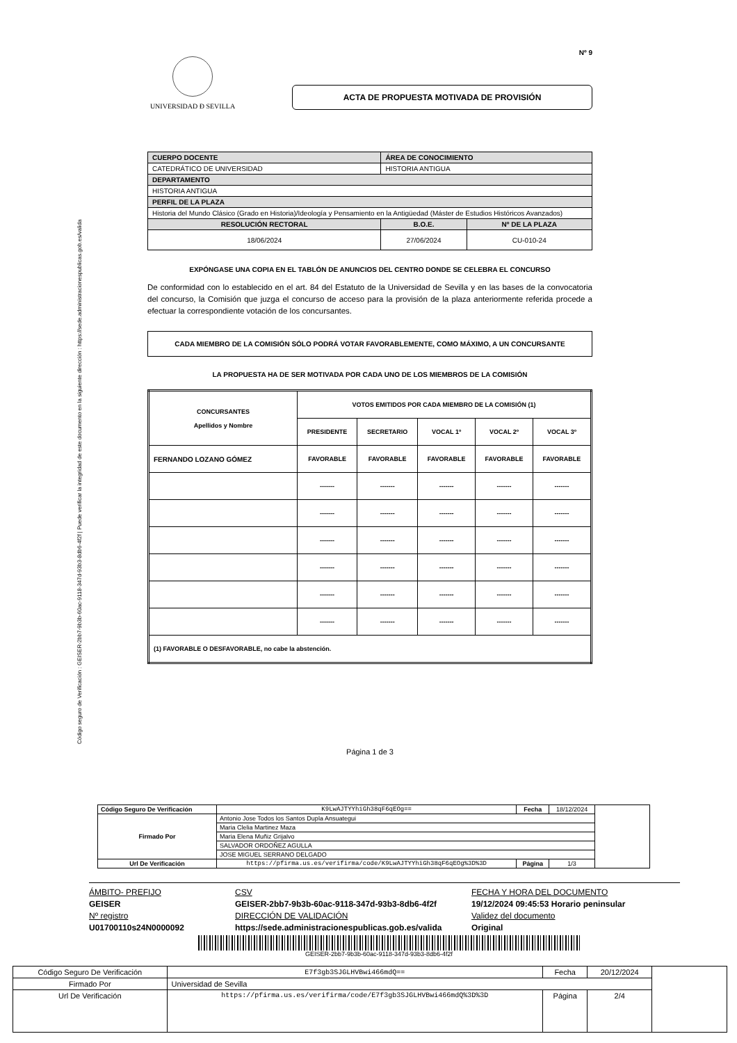Código seguro de Verificación : GEISER-2bb7-9b3b-60ac-9118-347d-93b3-8db6-4f2f | Puede verificar la integridad de este documento en la siguiente dirección : https://sede.administracionespublicas.gob.es/valida
Nº 9
UNIVERSIDAD Ð SEVILLA
ACTA DE PROPUESTA MOTIVADA DE PROVISIÓN
| CUERPO DOCENTE | ÁREA DE CONOCIMIENTO | |
| --- | --- | --- |
| CATEDRÁTICO DE UNIVERSIDAD | HISTORIA ANTIGUA | |
| DEPARTAMENTO | | |
| HISTORIA ANTIGUA | | |
| PERFIL DE LA PLAZA | | |
| Historia del Mundo Clásico (Grado en Historia)/Ideología y Pensamiento en la Antigüedad (Máster de Estudios Históricos Avanzados) | | |
| RESOLUCIÓN RECTORAL | B.O.E. | Nº DE LA PLAZA |
| 18/06/2024 | 27/06/2024 | CU-010-24 |
EXPÓNGASE UNA COPIA EN EL TABLÓN DE ANUNCIOS DEL CENTRO DONDE SE CELEBRA EL CONCURSO
De conformidad con lo establecido en el art. 84 del Estatuto de la Universidad de Sevilla y en las bases de la convocatoria del concurso, la Comisión que juzga el concurso de acceso para la provisión de la plaza anteriormente referida procede a efectuar la correspondiente votación de los concursantes.
CADA MIEMBRO DE LA COMISIÓN SÓLO PODRÁ VOTAR FAVORABLEMENTE, COMO MÁXIMO, A UN CONCURSANTE
LA PROPUESTA HA DE SER MOTIVADA POR CADA UNO DE LOS MIEMBROS DE LA COMISIÓN
| CONCURSANTES Apellidos y Nombre | VOTOS EMITIDOS POR CADA MIEMBRO DE LA COMISIÓN (1) | | | | |
| --- | --- | --- | --- | --- | --- |
| | PRESIDENTE | SECRETARIO | VOCAL 1º | VOCAL 2º | VOCAL 3º |
| FERNANDO LOZANO GÓMEZ | FAVORABLE | FAVORABLE | FAVORABLE | FAVORABLE | FAVORABLE |
| | ------- | ------- | ------- | ------- | ------- |
| | ------- | ------- | ------- | ------- | ------- |
| | ------- | ------- | ------- | ------- | ------- |
| | ------- | ------- | ------- | ------- | ------- |
| | ------- | ------- | ------- | ------- | ------- |
| | ------- | ------- | ------- | ------- | ------- |
| (1) FAVORABLE O DESFAVORABLE, no cabe la abstención. | | | | | |
Página 1 de 3
| Código Seguro De Verificación | K9LwAJTYYhiGh38qF6qEOg== | Fecha | 18/12/2024 | |
| Firmado Por | Antonio Jose Todos los Santos Dupla Ansuategui | | | |
| | Maria Clelia Martinez Maza | | | |
| | Maria Elena Muñiz Grijalvo | | | |
| | SALVADOR ORDOÑEZ AGULLA | | | |
| | JOSE MIGUEL SERRANO DELGADO | | | |
| Url De Verificación | https://pfirma.us.es/verifirma/code/K9LwAJTYYhiGh38qF6qEOg%3D%3D | Página | 1/3 | |
ÁMBITO- PREFIJO
CSV
FECHA Y HORA DEL DOCUMENTO
GEISER
GEISER-2bb7-9b3b-60ac-9118-347d-93b3-8db6-4f2f
19/12/2024 09:45:53 Horario peninsular
Nº registro
DIRECCIÓN DE VALIDACIÓN
Validez del documento
U01700110s24N0000092
https://sede.administracionespublicas.gob.es/valida
Original
GEISER-2bb7-9b3b-60ac-9118-347d-93b3-8db6-4f2f
| Código Seguro De Verificación | E7f3gb3SJGLHVBwi466mdQ== | Fecha | 20/12/2024 | |
| Firmado Por | Universidad de Sevilla | | | |
| Url De Verificación | https://pfirma.us.es/verifirma/code/E7f3gb3SJGLHVBwi466mdQ%3D%3D | Página | 2/4 | |